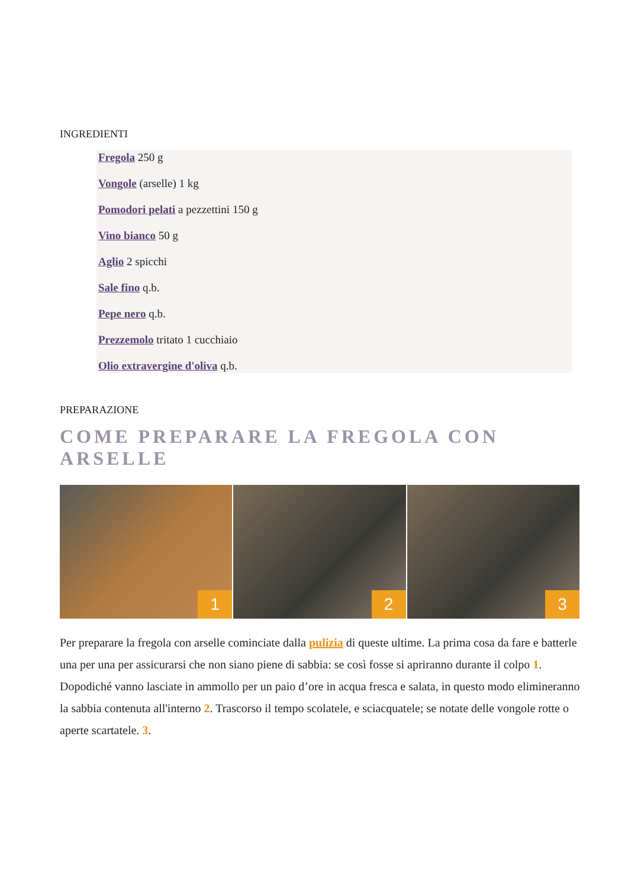INGREDIENTI
Fregola 250 g
Vongole (arselle) 1 kg
Pomodori pelati a pezzettini 150 g
Vino bianco 50 g
Aglio 2 spicchi
Sale fino q.b.
Pepe nero q.b.
Prezzemolo tritato 1 cucchiaio
Olio extravergine d'oliva q.b.
PREPARAZIONE
COME PREPARARE LA FREGOLA CON ARSELLE
1
2
3
Per preparare la fregola con arselle cominciate dalla pulizia di queste ultime. La prima cosa da fare e batterle una per una per assicurarsi che non siano piene di sabbia: se così fosse si apriranno durante il colpo 1. Dopodiché vanno lasciate in ammollo per un paio d’ore in acqua fresca e salata, in questo modo elimineranno la sabbia contenuta all'interno 2. Trascorso il tempo scolatele, e sciacquatele; se notate delle vongole rotte o aperte scartatele. 3.